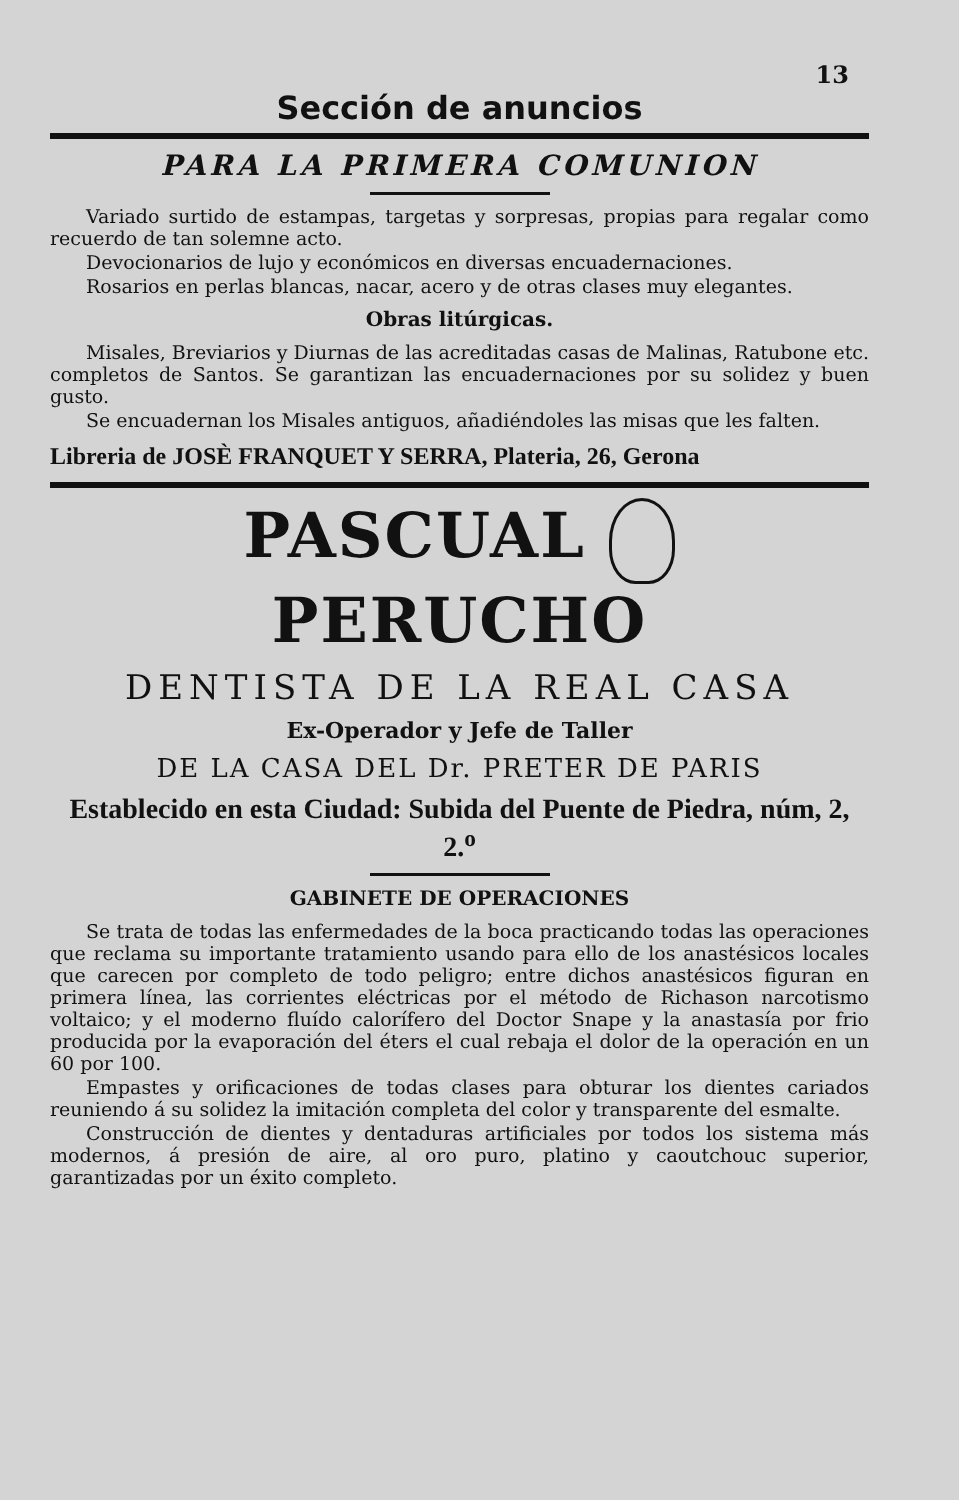13
Sección de anuncios
PARA LA PRIMERA COMUNION
Variado surtido de estampas, targetas y sorpresas, propias para regalar como recuerdo de tan solemne acto.
Devocionarios de lujo y económicos en diversas encuadernaciones.
Rosarios en perlas blancas, nacar, acero y de otras clases muy elegantes.
Obras litúrgicas.
Misales, Breviarios y Diurnas de las acreditadas casas de Malinas, Ratubone etc. completos de Santos. Se garantizan las encuadernaciones por su solidez y buen gusto.
Se encuadernan los Misales antiguos, añadiéndoles las misas que les falten.
Libreria de JOSÈ FRANQUET Y SERRA, Plateria, 26, Gerona
PASCUAL PERUCHO
DENTISTA DE LA REAL CASA
Ex-Operador y Jefe de Taller
DE LA CASA DEL Dr. PRETER DE PARIS
Establecido en esta Ciudad: Subida del Puente de Piedra, núm, 2, 2.<sup>o</sup>
GABINETE DE OPERACIONES
Se trata de todas las enfermedades de la boca practicando todas las operaciones que reclama su importante tratamiento usando para ello de los anastésicos locales que carecen por completo de todo peligro; entre dichos anastésicos figuran en primera línea, las corrientes eléctricas por el método de Richason narcotismo voltaico; y el moderno fluído calorífero del Doctor Snape y la anastasía por frio producida por la evaporación del éters el cual rebaja el dolor de la operación en un 60 por 100.
Empastes y orificaciones de todas clases para obturar los dientes cariados reuniendo á su solidez la imitación completa del color y transparente del esmalte.
Construcción de dientes y dentaduras artificiales por todos los sistema más modernos, á presión de aire, al oro puro, platino y caoutchouc superior, garantizadas por un éxito completo.